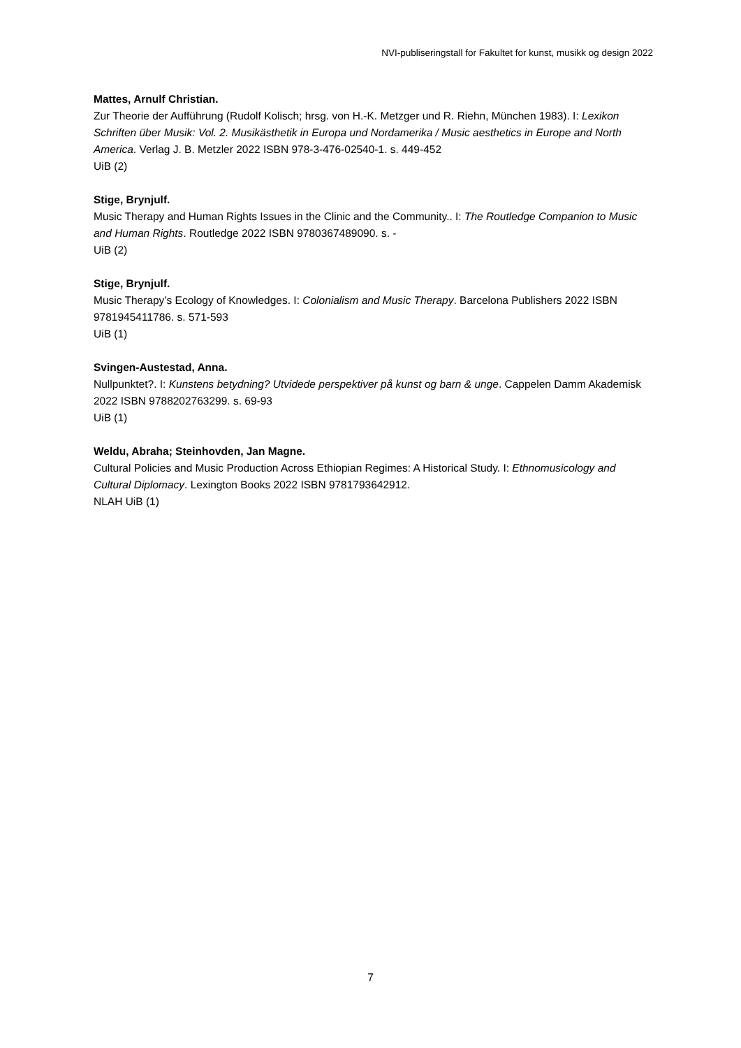NVI-publiseringstall for Fakultet for kunst, musikk og design 2022
Mattes, Arnulf Christian.
Zur Theorie der Aufführung (Rudolf Kolisch; hrsg. von H.-K. Metzger und R. Riehn, München 1983). I: Lexikon Schriften über Musik: Vol. 2. Musikästhetik in Europa und Nordamerika / Music aesthetics in Europe and North America. Verlag J. B. Metzler 2022 ISBN 978-3-476-02540-1. s. 449-452
UiB (2)
Stige, Brynjulf.
Music Therapy and Human Rights Issues in the Clinic and the Community.. I: The Routledge Companion to Music and Human Rights. Routledge 2022 ISBN 9780367489090. s. -
UiB (2)
Stige, Brynjulf.
Music Therapy’s Ecology of Knowledges. I: Colonialism and Music Therapy. Barcelona Publishers 2022 ISBN 9781945411786. s. 571-593
UiB (1)
Svingen-Austestad, Anna.
Nullpunktet?. I: Kunstens betydning? Utvidede perspektiver på kunst og barn & unge. Cappelen Damm Akademisk 2022 ISBN 9788202763299. s. 69-93
UiB (1)
Weldu, Abraha; Steinhovden, Jan Magne.
Cultural Policies and Music Production Across Ethiopian Regimes: A Historical Study. I: Ethnomusicology and Cultural Diplomacy. Lexington Books 2022 ISBN 9781793642912.
NLAH UiB (1)
7